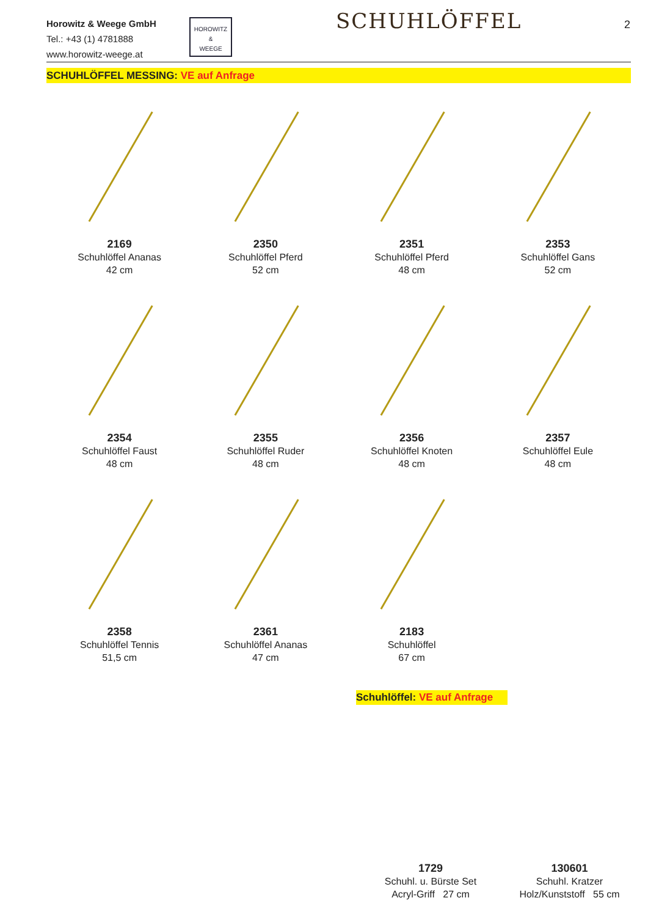Horowitz & Weege GmbH
Tel.: +43 (1) 4781888
www.horowitz-weege.at
HOROWITZ
&
WEEGE
SCHUHLÖFFEL 2
SCHUHLÖFFEL MESSING: VE auf Anfrage
2169
Schuhlöffel Ananas
42 cm
2350
Schuhlöffel Pferd
52 cm
2351
Schuhlöffel Pferd
48 cm
2353
Schuhlöffel Gans
52 cm
2354
Schuhlöffel Faust
48 cm
2355
Schuhlöffel Ruder
48 cm
2356
Schuhlöffel Knoten
48 cm
2357
Schuhlöffel Eule
48 cm
2358
Schuhlöffel Tennis
51,5 cm
2361
Schuhlöffel Ananas
47 cm
2183
Schuhlöffel
67 cm
Schuhlöffel: VE auf Anfrage
1729
Schuhl. u. Bürste Set
Acryl-Griff 27 cm
130601
Schuhl. Kratzer
Holz/Kunststoff 55 cm